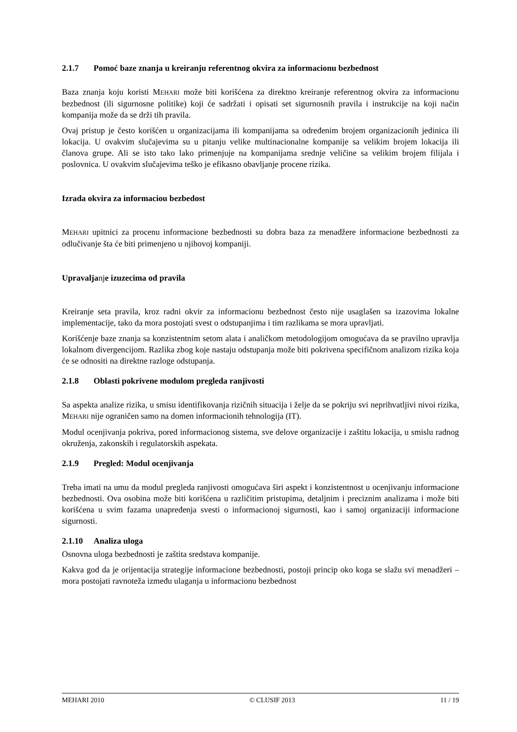2.1.7 Pomoć baze znanja u kreiranju referentnog okvira za informacionu bezbednost
Baza znanja koju koristi MEHARI može biti korišćena za direktno kreiranje referentnog okvira za informacionu bezbednost (ili sigurnosne politike) koji će sadržati i opisati set sigurnosnih pravila i instrukcije na koji način kompanija može da se drži tih pravila.
Ovaj pristup je često korišćen u organizacijama ili kompanijama sa određenim brojem organizacionih jedinica ili lokacija. U ovakvim slučajevima su u pitanju velike multinacionalne kompanije sa velikim brojem lokacija ili članova grupe. Ali se isto tako lako primenjuje na kompanijama srednje veličine sa velikim brojem filijala i poslovnica. U ovakvim slučajevima teško je efikasno obavljanje procene rizika.
Izrada okvira za informaciou bezbedost
MEHARI upitnici za procenu informacione bezbednosti su dobra baza za menadžere informacione bezbednosti za odlučivanje šta će biti primenjeno u njihovoj kompaniji.
Upravaljanje izuzecima od pravila
Kreiranje seta pravila, kroz radni okvir za informacionu bezbednost često nije usaglašen sa izazovima lokalne implementacije, tako da mora postojati svest o odstupanjima i tim razlikama se mora upravljati.
Korišćenje baze znanja sa konzistentnim setom alata i analičkom metodologijom omogućava da se pravilno upravlja lokalnom divergencijom. Razlika zbog koje nastaju odstupanja može biti pokrivena specifičnom analizom rizika koja će se odnositi na direktne razloge odstupanja.
2.1.8 Oblasti pokrivene modulom pregleda ranjivosti
Sa aspekta analize rizika, u smisu identifikovanja rizičnih situacija i želje da se pokriju svi neprihvatljivi nivoi rizika, MEHARI nije ograničen samo na domen informacionih tehnologija (IT).
Modul ocenjivanja pokriva, pored informacionog sistema, sve delove organizacije i zaštitu lokacija, u smislu radnog okruženja, zakonskih i regulatorskih aspekata.
2.1.9 Pregled: Modul ocenjivanja
Treba imati na umu da modul pregleda ranjivosti omogućava širi aspekt i konzistentnost u ocenjivanju informacione bezbednosti. Ova osobina može biti korišćena u različitim pristupima, detaljnim i preciznim analizama i može biti korišćena u svim fazama unapređenja svesti o informacionoj sigurnosti, kao i samoj organizaciji informacione sigurnosti.
2.1.10 Analiza uloga
Osnovna uloga bezbednosti je zaštita sredstava kompanije.
Kakva god da je orijentacija strategije informacione bezbednosti, postoji princip oko koga se slažu svi menadžeri – mora postojati ravnoteža između ulaganja u informacionu bezbednost
MEHARI 2010 © CLUSIF 2013 11 / 19